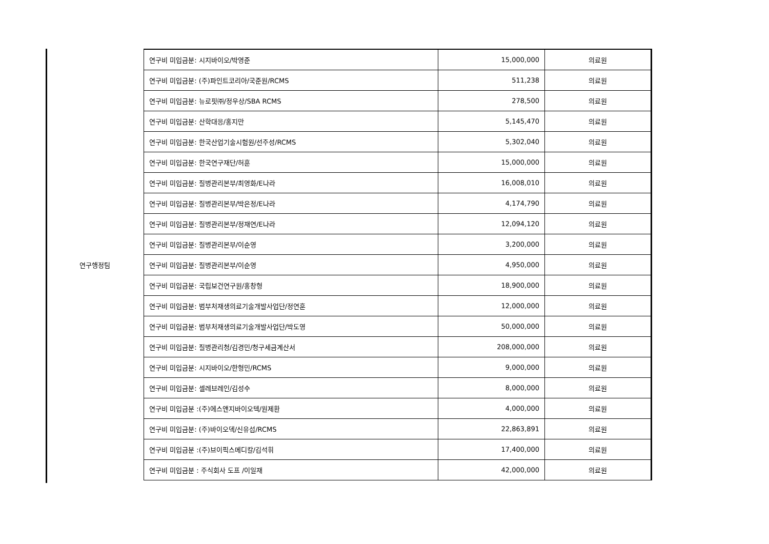| 연구행정팀 | 연구비 미입금분: 시지바이오/박영준 | 15,000,000 | 의료원 |
| | 연구비 미입금분: (주)파인트코리아/국준원/RCMS | 511,238 | 의료원 |
| | 연구비 미입금분: 뉴로핏㈜/정우상/SBA RCMS | 278,500 | 의료원 |
| | 연구비 미입금분: 산학대응/홍지만 | 5,145,470 | 의료원 |
| | 연구비 미입금분: 한국산업기술시험원/선주성/RCMS | 5,302,040 | 의료원 |
| | 연구비 미입금분: 한국연구재단/허훈 | 15,000,000 | 의료원 |
| | 연구비 미입금분: 질병관리본부/최영화/E나라 | 16,008,010 | 의료원 |
| | 연구비 미입금분: 질병관리본부/박은정/E나라 | 4,174,790 | 의료원 |
| | 연구비 미입금분: 질병관리본부/정재연/E나라 | 12,094,120 | 의료원 |
| | 연구비 미입금분: 질병관리본부/이순영 | 3,200,000 | 의료원 |
| | 연구비 미입금분: 질병관리본부/이순영 | 4,950,000 | 의료원 |
| | 연구비 미입금분: 국립보건연구원/홍창형 | 18,900,000 | 의료원 |
| | 연구비 미입금분: 범부처재생의료기술개발사업단/정연훈 | 12,000,000 | 의료원 |
| | 연구비 미입금분: 범부처재생의료기술개발사업단/박도영 | 50,000,000 | 의료원 |
| | 연구비 미입금분: 질병관리청/김경민/청구세금계산서 | 208,000,000 | 의료원 |
| | 연구비 미입금분: 시지바이오/한형민/RCMS | 9,000,000 | 의료원 |
| | 연구비 미입금분: 셀레브레인/김성수 | 8,000,000 | 의료원 |
| | 연구비 미입금분 :(주)에스앤지바이오텍/원제환 | 4,000,000 | 의료원 |
| | 연구비 미입금분: (주)바이오덱/신유섭/RCMS | 22,863,891 | 의료원 |
| | 연구비 미입금분 :(주)브이픽스메디칼/김석휘 | 17,400,000 | 의료원 |
| | 연구비 미입금분 : 주식회사 도프 /이일재 | 42,000,000 | 의료원 |